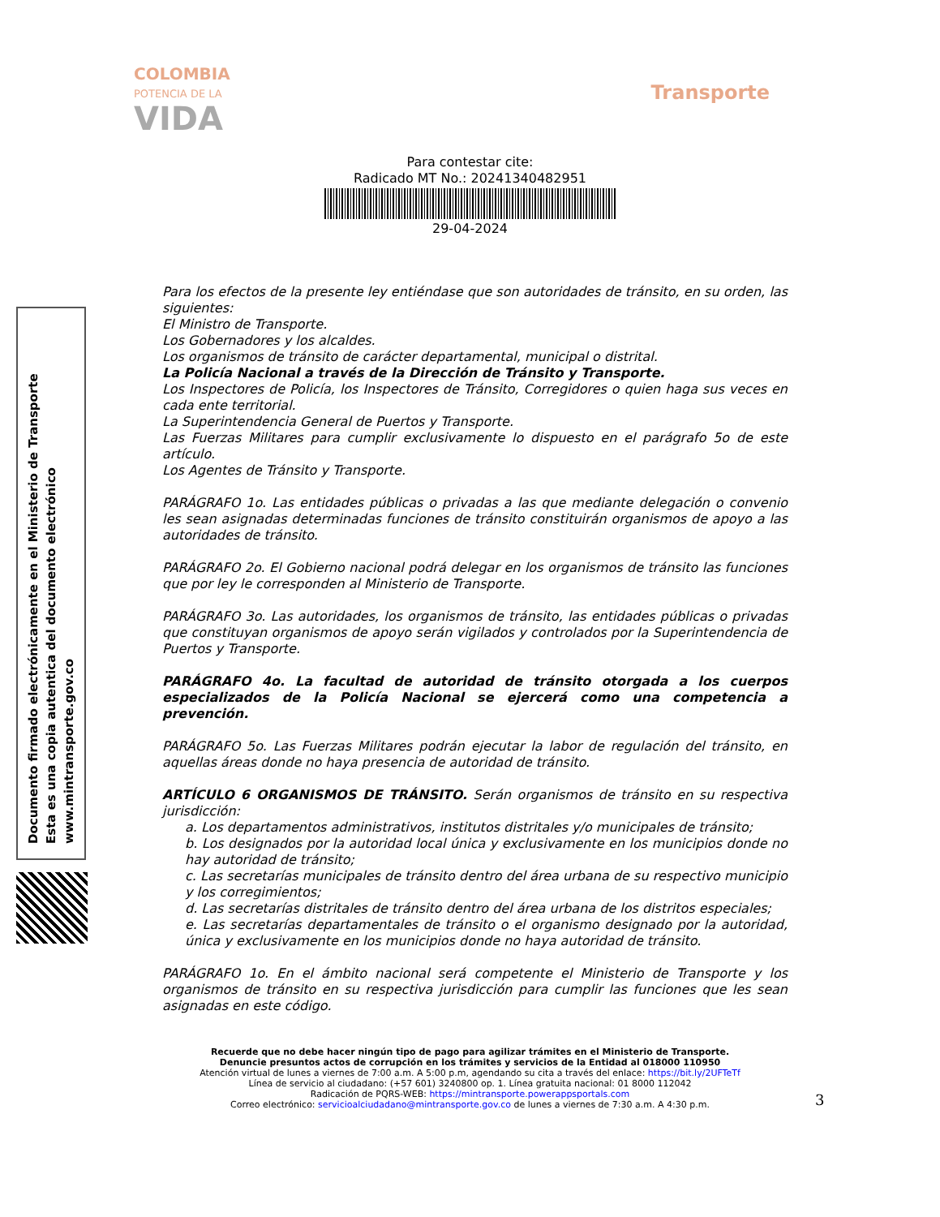COLOMBIA
POTENCIA DE LA
VIDA
Transporte
Para contestar cite:
Radicado MT No.: 20241340482951
29-04-2024
Documento firmado electrónicamente en el Ministerio de Transporte
Esta es una copia autentica del documento electrónico
www.mintransporte.gov.co
Para los efectos de la presente ley entiéndase que son autoridades de tránsito, en su orden, las siguientes:
El Ministro de Transporte.
Los Gobernadores y los alcaldes.
Los organismos de tránsito de carácter departamental, municipal o distrital.
La Policía Nacional a través de la Dirección de Tránsito y Transporte.
Los Inspectores de Policía, los Inspectores de Tránsito, Corregidores o quien haga sus veces en cada ente territorial.
La Superintendencia General de Puertos y Transporte.
Las Fuerzas Militares para cumplir exclusivamente lo dispuesto en el parágrafo 5o de este artículo.
Los Agentes de Tránsito y Transporte.
PARÁGRAFO 1o. Las entidades públicas o privadas a las que mediante delegación o convenio les sean asignadas determinadas funciones de tránsito constituirán organismos de apoyo a las autoridades de tránsito.
PARÁGRAFO 2o. El Gobierno nacional podrá delegar en los organismos de tránsito las funciones que por ley le corresponden al Ministerio de Transporte.
PARÁGRAFO 3o. Las autoridades, los organismos de tránsito, las entidades públicas o privadas que constituyan organismos de apoyo serán vigilados y controlados por la Superintendencia de Puertos y Transporte.
PARÁGRAFO 4o. La facultad de autoridad de tránsito otorgada a los cuerpos especializados de la Policía Nacional se ejercerá como una competencia a prevención.
PARÁGRAFO 5o. Las Fuerzas Militares podrán ejecutar la labor de regulación del tránsito, en aquellas áreas donde no haya presencia de autoridad de tránsito.
ARTÍCULO 6 ORGANISMOS DE TRÁNSITO. Serán organismos de tránsito en su respectiva jurisdicción:
a. Los departamentos administrativos, institutos distritales y/o municipales de tránsito;
b. Los designados por la autoridad local única y exclusivamente en los municipios donde no hay autoridad de tránsito;
c. Las secretarías municipales de tránsito dentro del área urbana de su respectivo municipio y los corregimientos;
d. Las secretarías distritales de tránsito dentro del área urbana de los distritos especiales;
e. Las secretarías departamentales de tránsito o el organismo designado por la autoridad, única y exclusivamente en los municipios donde no haya autoridad de tránsito.
PARÁGRAFO 1o. En el ámbito nacional será competente el Ministerio de Transporte y los organismos de tránsito en su respectiva jurisdicción para cumplir las funciones que les sean asignadas en este código.
3
Recuerde que no debe hacer ningún tipo de pago para agilizar trámites en el Ministerio de Transporte.
Denuncie presuntos actos de corrupción en los trámites y servicios de la Entidad al 018000 110950
Atención virtual de lunes a viernes de 7:00 a.m. A 5:00 p.m, agendando su cita a través del enlace: https://bit.ly/2UFTeTf
Línea de servicio al ciudadano: (+57 601) 3240800 op. 1. Línea gratuita nacional: 01 8000 112042
Radicación de PQRS-WEB: https://mintransporte.powerappsportals.com
Correo electrónico: servicioalciudadano@mintransporte.gov.co de lunes a viernes de 7:30 a.m. A 4:30 p.m.